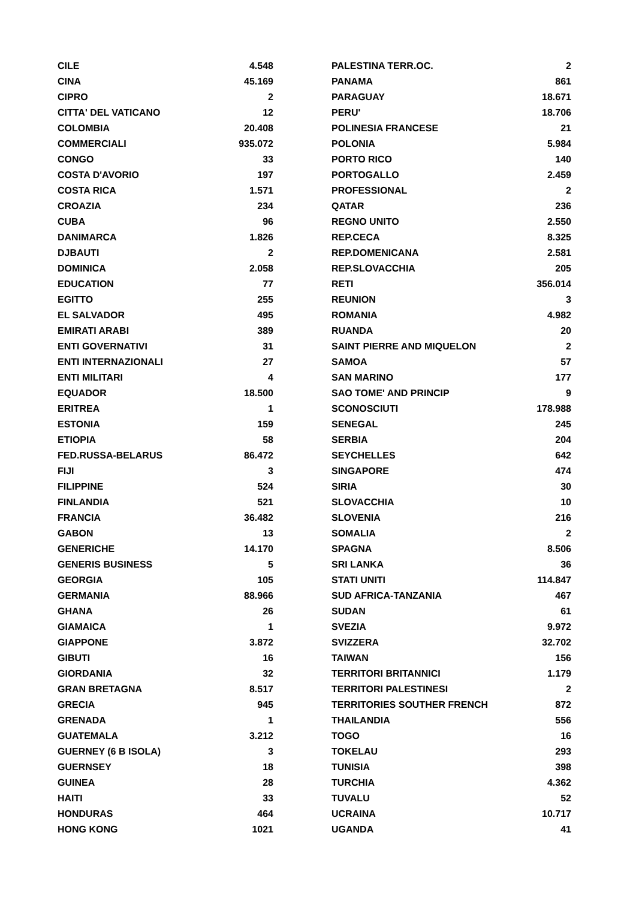| CILE | 4.548 |
| CINA | 45.169 |
| CIPRO | 2 |
| CITTA' DEL VATICANO | 12 |
| COLOMBIA | 20.408 |
| COMMERCIALI | 935.072 |
| CONGO | 33 |
| COSTA D'AVORIO | 197 |
| COSTA RICA | 1.571 |
| CROAZIA | 234 |
| CUBA | 96 |
| DANIMARCA | 1.826 |
| DJBAUTI | 2 |
| DOMINICA | 2.058 |
| EDUCATION | 77 |
| EGITTO | 255 |
| EL SALVADOR | 495 |
| EMIRATI ARABI | 389 |
| ENTI GOVERNATIVI | 31 |
| ENTI INTERNAZIONALI | 27 |
| ENTI MILITARI | 4 |
| EQUADOR | 18.500 |
| ERITREA | 1 |
| ESTONIA | 159 |
| ETIOPIA | 58 |
| FED.RUSSA-BELARUS | 86.472 |
| FIJI | 3 |
| FILIPPINE | 524 |
| FINLANDIA | 521 |
| FRANCIA | 36.482 |
| GABON | 13 |
| GENERICHE | 14.170 |
| GENERIS BUSINESS | 5 |
| GEORGIA | 105 |
| GERMANIA | 88.966 |
| GHANA | 26 |
| GIAMAICA | 1 |
| GIAPPONE | 3.872 |
| GIBUTI | 16 |
| GIORDANIA | 32 |
| GRAN BRETAGNA | 8.517 |
| GRECIA | 945 |
| GRENADA | 1 |
| GUATEMALA | 3.212 |
| GUERNEY (6 B ISOLA) | 3 |
| GUERNSEY | 18 |
| GUINEA | 28 |
| HAITI | 33 |
| HONDURAS | 464 |
| HONG KONG | 1021 |
| PALESTINA TERR.OC. | 2 |
| PANAMA | 861 |
| PARAGUAY | 18.671 |
| PERU' | 18.706 |
| POLINESIA FRANCESE | 21 |
| POLONIA | 5.984 |
| PORTO RICO | 140 |
| PORTOGALLO | 2.459 |
| PROFESSIONAL | 2 |
| QATAR | 236 |
| REGNO UNITO | 2.550 |
| REP.CECA | 8.325 |
| REP.DOMENICANA | 2.581 |
| REP.SLOVACCHIA | 205 |
| RETI | 356.014 |
| REUNION | 3 |
| ROMANIA | 4.982 |
| RUANDA | 20 |
| SAINT PIERRE AND MIQUELON | 2 |
| SAMOA | 57 |
| SAN MARINO | 177 |
| SAO TOME' AND PRINCIP | 9 |
| SCONOSCIUTI | 178.988 |
| SENEGAL | 245 |
| SERBIA | 204 |
| SEYCHELLES | 642 |
| SINGAPORE | 474 |
| SIRIA | 30 |
| SLOVACCHIA | 10 |
| SLOVENIA | 216 |
| SOMALIA | 2 |
| SPAGNA | 8.506 |
| SRI LANKA | 36 |
| STATI UNITI | 114.847 |
| SUD AFRICA-TANZANIA | 467 |
| SUDAN | 61 |
| SVEZIA | 9.972 |
| SVIZZERA | 32.702 |
| TAIWAN | 156 |
| TERRITORI BRITANNICI | 1.179 |
| TERRITORI PALESTINESI | 2 |
| TERRITORIES SOUTHER FRENCH | 872 |
| THAILANDIA | 556 |
| TOGO | 16 |
| TOKELAU | 293 |
| TUNISIA | 398 |
| TURCHIA | 4.362 |
| TUVALU | 52 |
| UCRAINA | 10.717 |
| UGANDA | 41 |